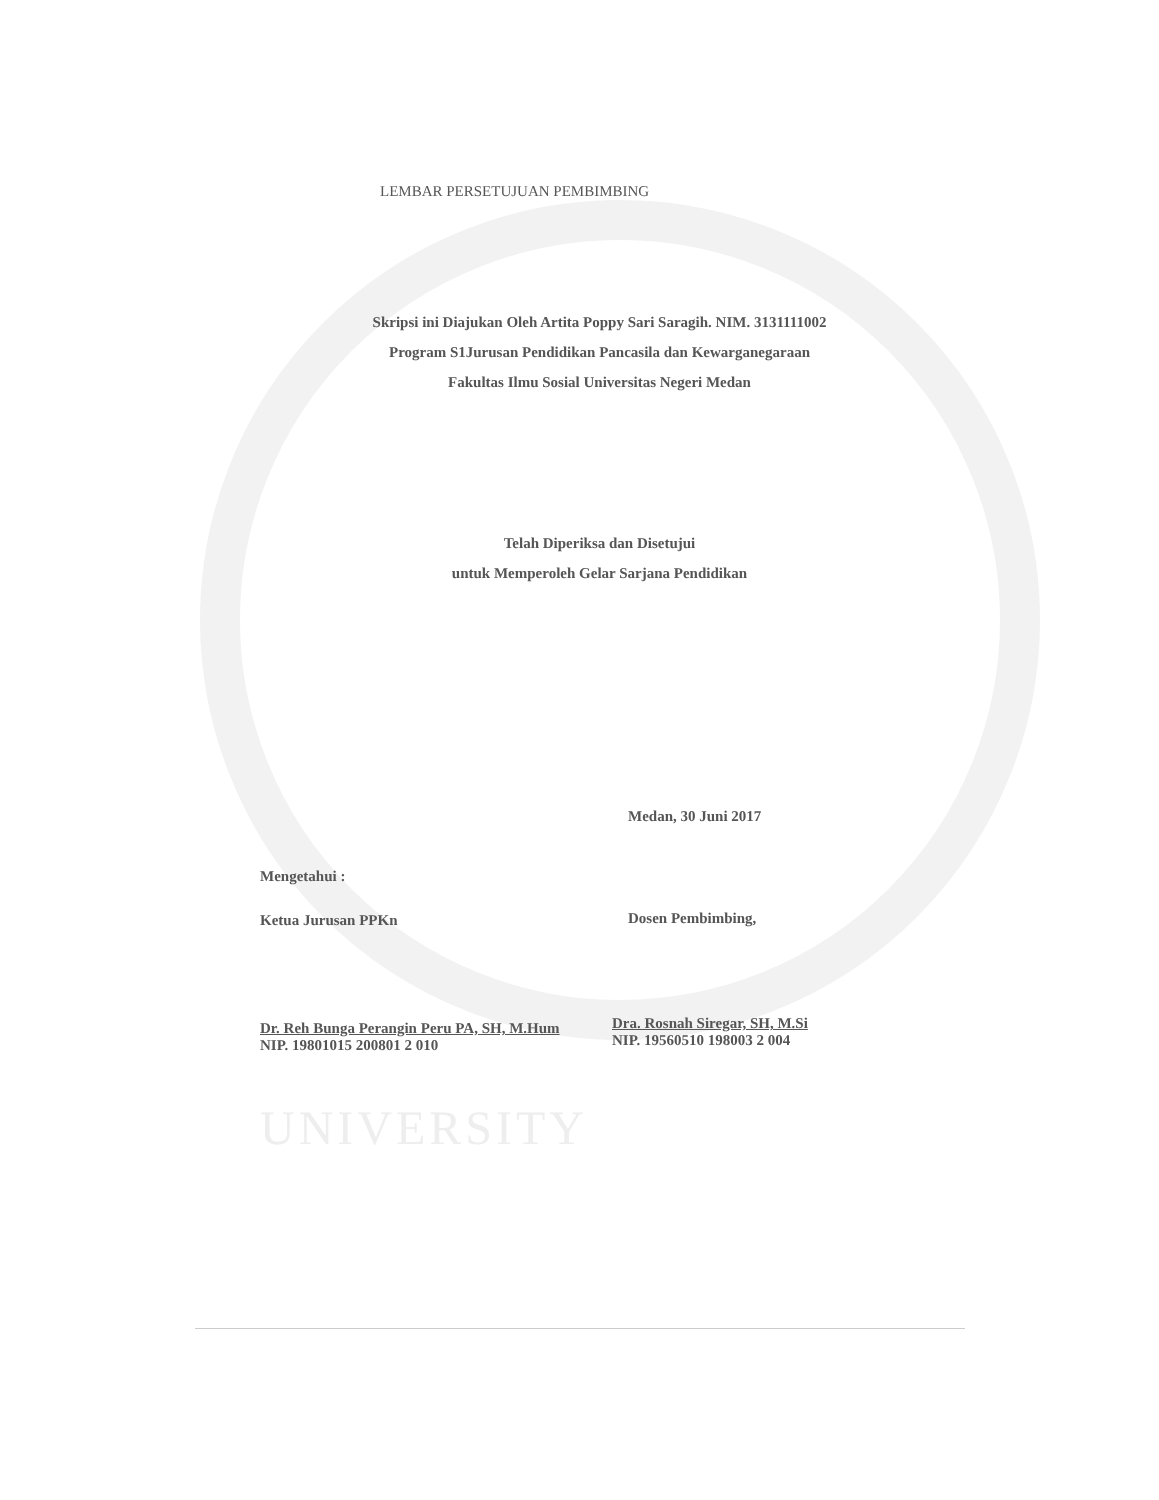UNIVERSITY
LEMBAR PERSETUJUAN PEMBIMBING
Skripsi ini Diajukan Oleh Artita Poppy Sari Saragih. NIM. 3131111002
Program S1Jurusan Pendidikan Pancasila dan Kewarganegaraan
Fakultas Ilmu Sosial Universitas Negeri Medan
Telah Diperiksa dan Disetujui
untuk Memperoleh Gelar Sarjana Pendidikan
Medan, 30 Juni 2017
Mengetahui :
Ketua Jurusan PPKn Dosen Pembimbing,
Dr. Reh Bunga Perangin Peru PA, SH, M.Hum
NIP. 19801015 200801 2 010
Dra. Rosnah Siregar, SH, M.Si
NIP. 19560510 198003 2 004